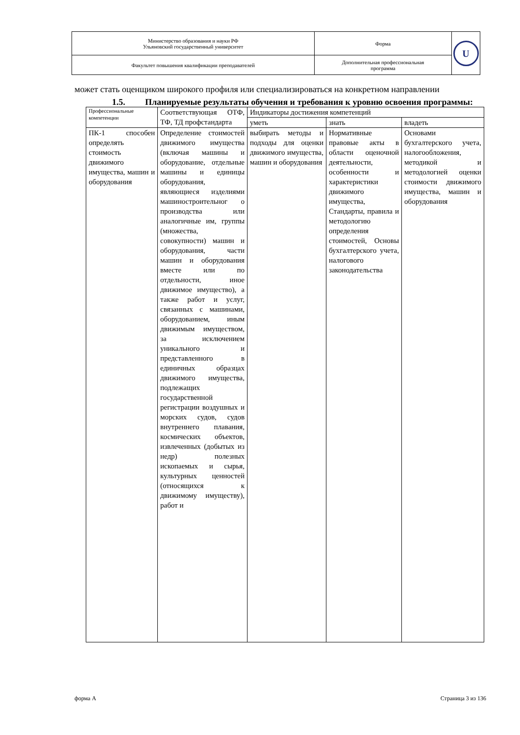| Министерство образования и науки РФ Ульяновский государственный университет | Форма | U |
| Факультет повышения квалификации преподавателей | Дополнительная профессиональная программа | |
может стать оценщиком широкого профиля или специализироваться на конкретном направлении
1.5. Планируемые результаты обучения и требования к уровню освоения программы:
| Профессиональные компетенции | Соответствующая ОТФ, ТФ, ТД профстандарта | Индикаторы достижения компетенций | | |
| | | уметь | знать | владеть |
| ПК-1 способен определять стоимость движимого имущества, машин и оборудования | Определение стоимостей движимого имущества (включая машины и оборудование, отдельные машины и единицы оборудования, являющиеся изделиями машиностроительног о производства или аналогичные им, группы (множества, совокупности) машин и оборудования, части машин и оборудования вместе или по отдельности, иное движимое имущество), а также работ и услуг, связанных с машинами, оборудованием, иным движимым имуществом, за исключением уникального и представленного в единичных образцах движимого имущества, подлежащих государственной регистрации воздушных и морских судов, судов внутреннего плавания, космических объектов, извлеченных (добытых из недр) полезных ископаемых и сырья, культурных ценностей (относящихся к движимому имуществу), работ и | выбирать методы и подходы для оценки движимого имущества, машин и оборудования | Нормативные правовые акты в области оценочной деятельности, особенности и характеристики движимого имущества, Стандарты, правила и методологию определения стоимостей, Основы бухгалтерского учета, налогового законодательства | Основами бухгалтерского учета, налогообложения, методикой и методологией оценки стоимости движимого имущества, машин и оборудования |
форма А Страница 3 из 136